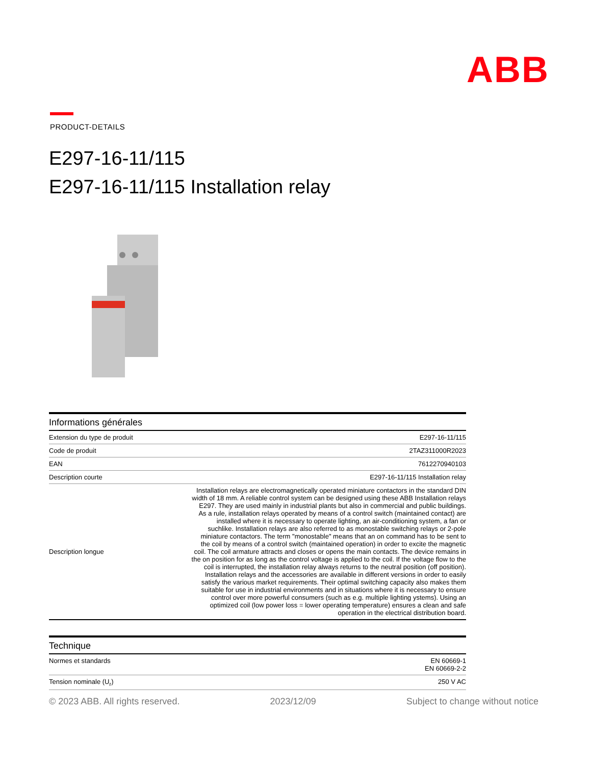ABB
PRODUCT-DETAILS
E297-16-11/115
E297-16-11/115 Installation relay
Informations générales
| Extension du type de produit | E297-16-11/115 |
| Code de produit | 2TAZ311000R2023 |
| EAN | 7612270940103 |
| Description courte | E297-16-11/115 Installation relay |
| Description longue | Installation relays are electromagnetically operated miniature contactors in the standard DIN width of 18 mm. A reliable control system can be designed using these ABB Installation relays E297. They are used mainly in industrial plants but also in commercial and public buildings. As a rule, installation relays operated by means of a control switch (maintained contact) are installed where it is necessary to operate lighting, an air-conditioning system, a fan or suchlike. Installation relays are also referred to as monostable switching relays or 2-pole miniature contactors. The term "monostable" means that an on command has to be sent to the coil by means of a control switch (maintained operation) in order to excite the magnetic coil. The coil armature attracts and closes or opens the main contacts. The device remains in the on position for as long as the control voltage is applied to the coil. If the voltage flow to the coil is interrupted, the installation relay always returns to the neutral position (off position). Installation relays and the accessories are available in different versions in order to easily satisfy the various market requirements. Their optimal switching capacity also makes them suitable for use in industrial environments and in situations where it is necessary to ensure control over more powerful consumers (such as e.g. multiple lighting ystems). Using an optimized coil (low power loss = lower operating temperature) ensures a clean and safe operation in the electrical distribution board. |
Technique
| Normes et standards | EN 60669-1 EN 60669-2-2 |
| Tension nominale (U<sub>r</sub>) | 250 V AC |
© 2023 ABB. All rights reserved. 2023/12/09 Subject to change without notice